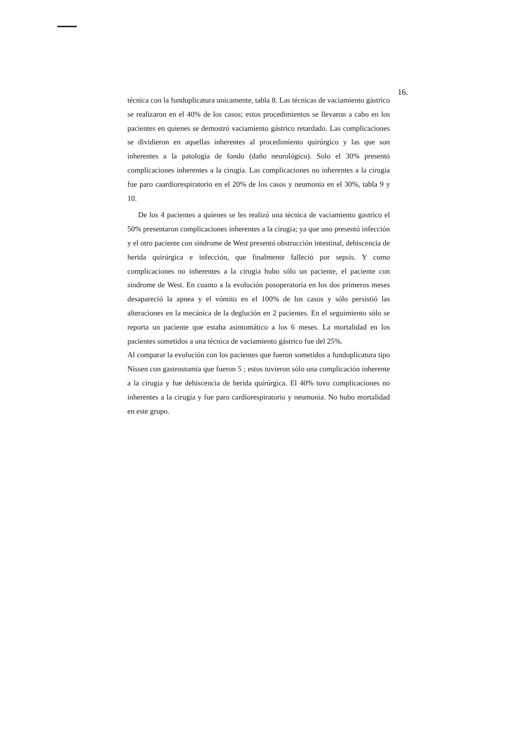16.
técnica con la funduplicatura unicamente, tabla 8. Las técnicas de vaciamiento gástrico se realizaron en el 40% de los casos; estos procedimientos se llevaron a cabo en los pacientes en quienes se demostró vaciamiento gástrico retardado. Las complicaciones se dividieron en aquellas inherentes al procedimiento quirúrgico y las que son inherentes a la patologia de fondo (daño neurológico). Solo el 30% presentó complicaciones inherentes a la cirugia. Las complicaciones no inherentes a la cirugia fue paro caardiorespiratorio en el 20% de los casos y neumonia en el 30%, tabla 9 y 10.
De los 4 pacientes a quienes se les realizó una técnica de vaciamiento gastrico el 50% presentaron complicaciones inherentes a la cirugia; ya que uno presentó infección y el otro paciente con sindrome de West presentó obstrucción intestinal, dehiscencia de herida quirúrgica e infección, que finalmente falleció por sepsis. Y como complicaciones no inherentes a la cirugia hubo sólo un paciente, el paciente con sindrome de West. En cuanto a la evolución posoperatoria en los dos primeros meses desapareció la apnea y el vómito en el 100% de los casos y sólo persistió las alteraciones en la mecánica de la deglución en 2 pacientes. En el seguimiento sólo se reporta un paciente que estaba asintomático a los 6 meses. La mortalidad en los pacientes sometidos a una técnica de vaciamiento gástrico fue del 25%.
Al comparar la evolución con los pacientes que fueron sometidos a funduplicatura tipo Nissen con gastrostomia que fueron 5 ; estos tuvieron sólo una complicación inherente a la cirugia y fue dehiscencia de herida quirúrgica. El 40% tuvo complicaciones no inherentes a la cirugia y fue paro cardiorespiratorio y neumonia. No hubo mortalidad en este grupo.